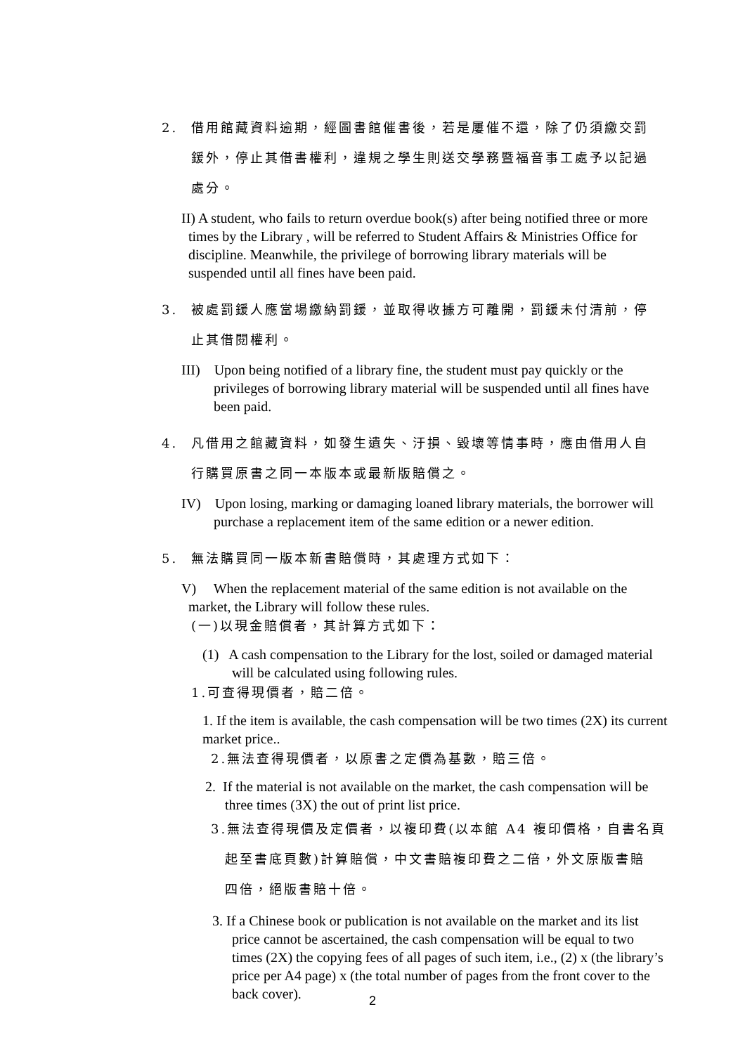2. 借用館藏資料逾期，經圖書館催書後，若是屢催不還，除了仍須繳交罰
鍰外，停止其借書權利，違規之學生則送交學務暨福音事工處予以記過
處分。
II) A student, who fails to return overdue book(s) after being notified three or more times by the Library , will be referred to Student Affairs & Ministries Office for discipline. Meanwhile, the privilege of borrowing library materials will be suspended until all fines have been paid.
3. 被處罰鍰人應當場繳納罰鍰，並取得收據方可離開，罰鍰未付清前，停
止其借閱權利。
III) Upon being notified of a library fine, the student must pay quickly or the privileges of borrowing library material will be suspended until all fines have been paid.
4. 凡借用之館藏資料，如發生遺失、汙損、毀壞等情事時，應由借用人自
行購買原書之同一本版本或最新版賠償之。
IV) Upon losing, marking or damaging loaned library materials, the borrower will purchase a replacement item of the same edition or a newer edition.
5. 無法購買同一版本新書賠償時，其處理方式如下：
V) When the replacement material of the same edition is not available on the market, the Library will follow these rules.
(一)以現金賠償者，其計算方式如下：
(1) A cash compensation to the Library for the lost, soiled or damaged material will be calculated using following rules.
1.可查得現價者，賠二倍。
1. If the item is available, the cash compensation will be two times (2X) its current market price..
2.無法查得現價者，以原書之定價為基數，賠三倍。
2. If the material is not available on the market, the cash compensation will be three times (3X) the out of print list price.
3.無法查得現價及定價者，以複印費(以本館 A4 複印價格，自書名頁
起至書底頁數)計算賠償，中文書賠複印費之二倍，外文原版書賠
四倍，絕版書賠十倍。
3. If a Chinese book or publication is not available on the market and its list price cannot be ascertained, the cash compensation will be equal to two times (2X) the copying fees of all pages of such item, i.e., (2) x (the library’s price per A4 page) x (the total number of pages from the front cover to the back cover).
2